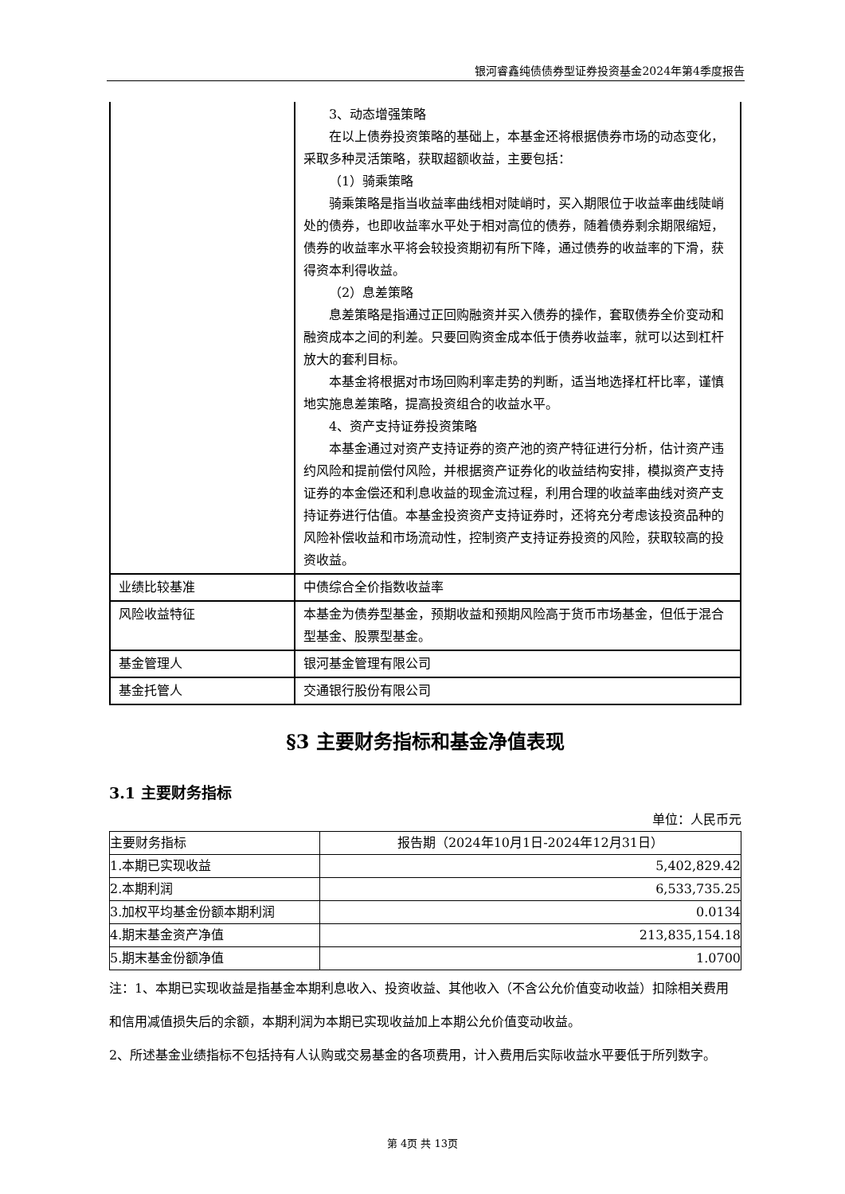银河睿鑫纯债债券型证券投资基金2024年第4季度报告
| | 3、动态增强策略 在以上债券投资策略的基础上，本基金还将根据债券市场的动态变化，采取多种灵活策略，获取超额收益，主要包括： （1）骑乘策略 骑乘策略是指当收益率曲线相对陡峭时，买入期限位于收益率曲线陡峭处的债券，也即收益率水平处于相对高位的债券，随着债券剩余期限缩短，债券的收益率水平将会较投资期初有所下降，通过债券的收益率的下滑，获得资本利得收益。 （2）息差策略 息差策略是指通过正回购融资并买入债券的操作，套取债券全价变动和融资成本之间的利差。只要回购资金成本低于债券收益率，就可以达到杠杆放大的套利目标。 本基金将根据对市场回购利率走势的判断，适当地选择杠杆比率，谨慎地实施息差策略，提高投资组合的收益水平。 4、资产支持证券投资策略 本基金通过对资产支持证券的资产池的资产特征进行分析，估计资产违约风险和提前偿付风险，并根据资产证券化的收益结构安排，模拟资产支持证券的本金偿还和利息收益的现金流过程，利用合理的收益率曲线对资产支持证券进行估值。本基金投资资产支持证券时，还将充分考虑该投资品种的风险补偿收益和市场流动性，控制资产支持证券投资的风险，获取较高的投资收益。 |
| 业绩比较基准 | 中债综合全价指数收益率 |
| 风险收益特征 | 本基金为债券型基金，预期收益和预期风险高于货币市场基金，但低于混合型基金、股票型基金。 |
| 基金管理人 | 银河基金管理有限公司 |
| 基金托管人 | 交通银行股份有限公司 |
§3 主要财务指标和基金净值表现
3.1 主要财务指标
单位：人民币元
| 主要财务指标 | 报告期（2024年10月1日-2024年12月31日） |
| --- | --- |
| 1.本期已实现收益 | 5,402,829.42 |
| 2.本期利润 | 6,533,735.25 |
| 3.加权平均基金份额本期利润 | 0.0134 |
| 4.期末基金资产净值 | 213,835,154.18 |
| 5.期末基金份额净值 | 1.0700 |
注：1、本期已实现收益是指基金本期利息收入、投资收益、其他收入（不含公允价值变动收益）扣除相关费用和信用减值损失后的余额，本期利润为本期已实现收益加上本期公允价值变动收益。
2、所述基金业绩指标不包括持有人认购或交易基金的各项费用，计入费用后实际收益水平要低于所列数字。
第 4页 共 13页